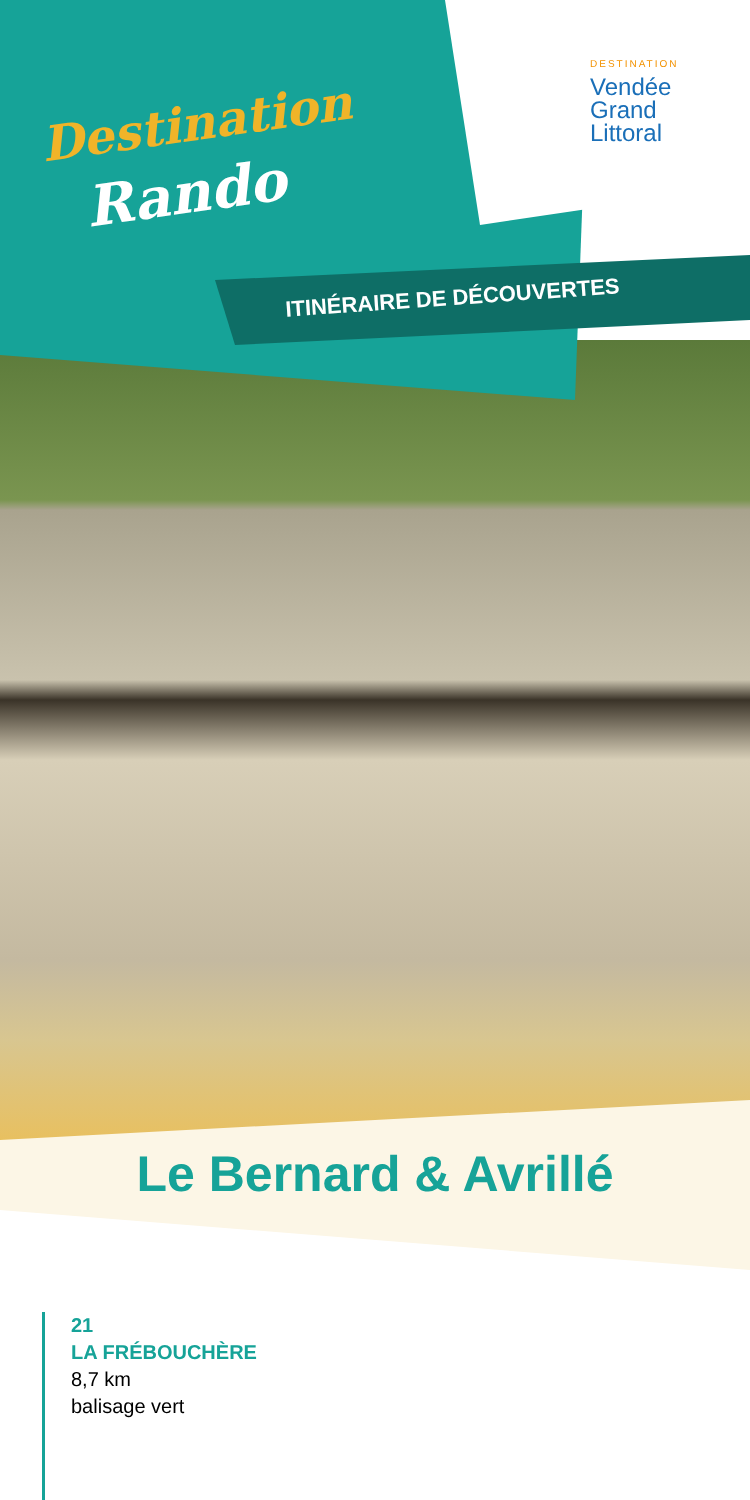Destination
Rando
DESTINATION
Vendée
Grand
Littoral
ITINÉRAIRE DE DÉCOUVERTES
Le Bernard & Avrillé
21
LA FRÉBOUCHÈRE
8,7 km
balisage vert